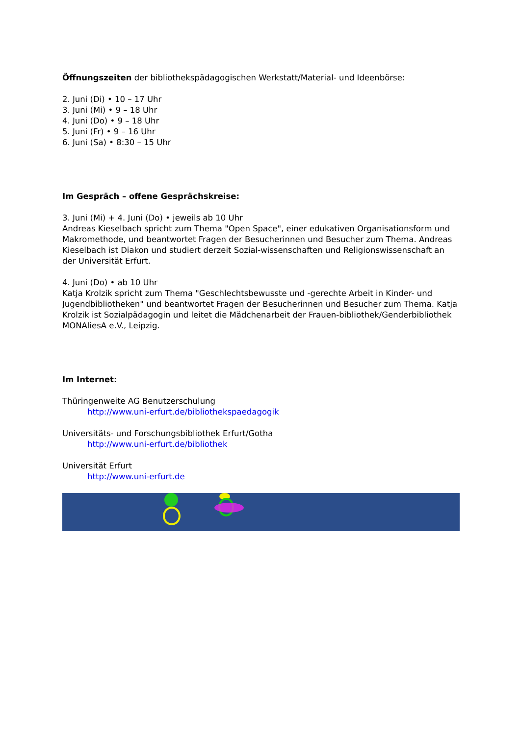Öffnungszeiten der bibliothekspädagogischen Werkstatt/Material- und Ideenbörse:
2. Juni (Di) • 10 – 17 Uhr
3. Juni (Mi) • 9 – 18 Uhr
4. Juni (Do) • 9 – 18 Uhr
5. Juni (Fr) • 9 – 16 Uhr
6. Juni (Sa) • 8:30 – 15 Uhr
Im Gespräch – offene Gesprächskreise:
3. Juni (Mi) + 4. Juni (Do) • jeweils ab 10 Uhr
Andreas Kieselbach spricht zum Thema "Open Space", einer edukativen Organisationsform und Makromethode, und beantwortet Fragen der Besucherinnen und Besucher zum Thema. Andreas Kieselbach ist Diakon und studiert derzeit Sozial-wissenschaften und Religionswissenschaft an der Universität Erfurt.
4. Juni (Do) • ab 10 Uhr
Katja Krolzik spricht zum Thema "Geschlechtsbewusste und -gerechte Arbeit in Kinder- und Jugendbibliotheken" und beantwortet Fragen der Besucherinnen und Besucher zum Thema. Katja Krolzik ist Sozialpädagogin und leitet die Mädchenarbeit der Frauen-bibliothek/Genderbibliothek MONAliesA e.V., Leipzig.
Im Internet:
Thüringenweite AG Benutzerschulung
http://www.uni-erfurt.de/bibliothekspaedagogik
Universitäts- und Forschungsbibliothek Erfurt/Gotha
http://www.uni-erfurt.de/bibliothek
Universität Erfurt
http://www.uni-erfurt.de